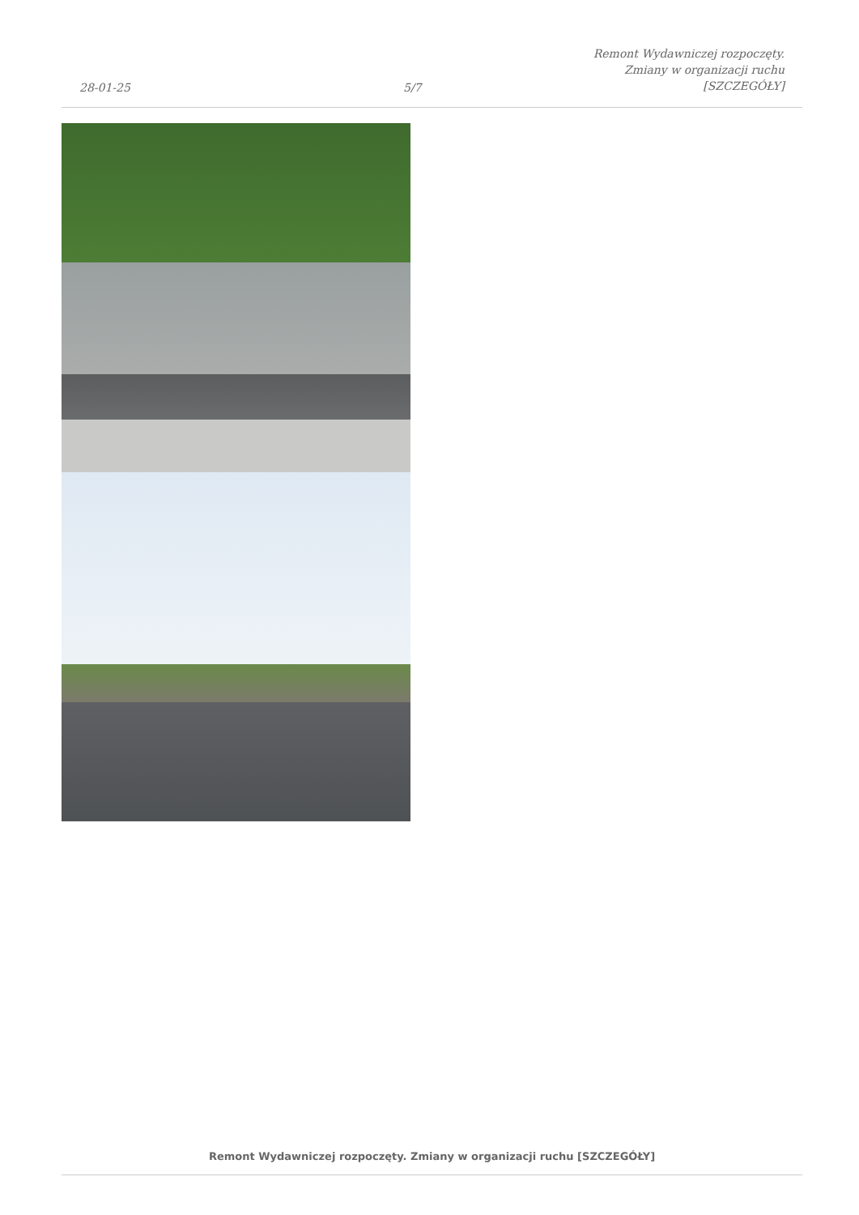28-01-25
5/7
Remont Wydawniczej rozpoczęty.
Zmiany w organizacji ruchu
[SZCZEGÓŁY]
Remont Wydawniczej rozpoczęty. Zmiany w organizacji ruchu [SZCZEGÓŁY]